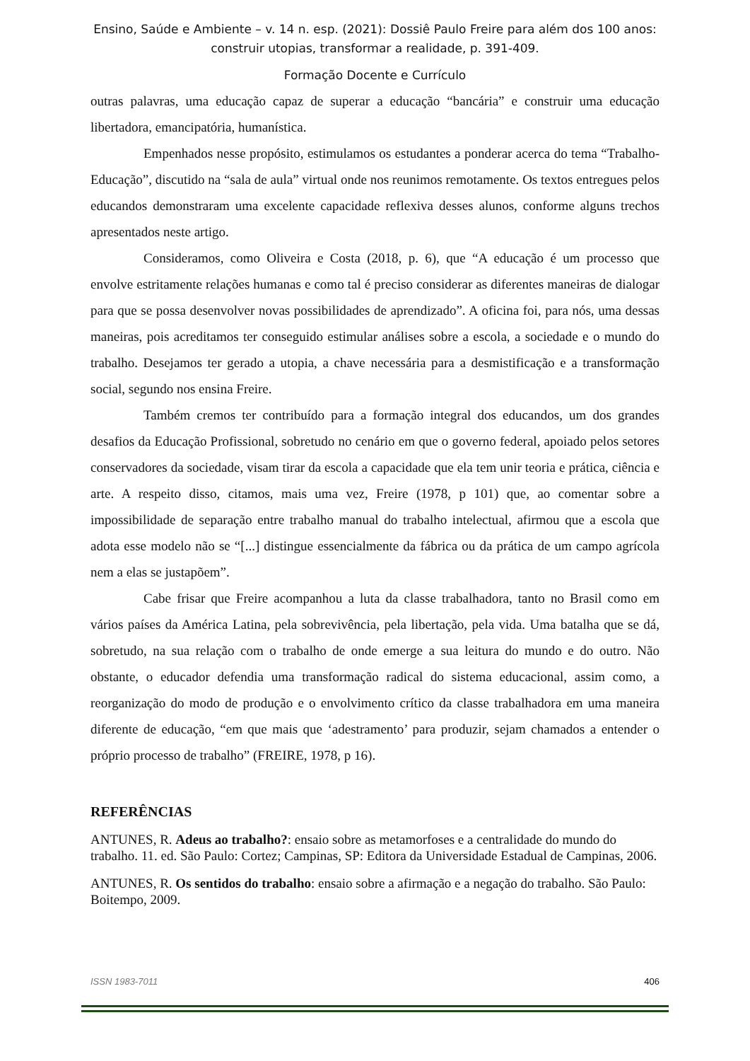Ensino, Saúde e Ambiente – v. 14 n. esp. (2021): Dossiê Paulo Freire para além dos 100 anos:
construir utopias, transformar a realidade, p. 391-409.
Formação Docente e Currículo
outras palavras, uma educação capaz de superar a educação “bancária” e construir uma educação libertadora, emancipatória, humanística.
Empenhados nesse propósito, estimulamos os estudantes a ponderar acerca do tema “Trabalho-Educação”, discutido na “sala de aula” virtual onde nos reunimos remotamente. Os textos entregues pelos educandos demonstraram uma excelente capacidade reflexiva desses alunos, conforme alguns trechos apresentados neste artigo.
Consideramos, como Oliveira e Costa (2018, p. 6), que “A educação é um processo que envolve estritamente relações humanas e como tal é preciso considerar as diferentes maneiras de dialogar para que se possa desenvolver novas possibilidades de aprendizado”. A oficina foi, para nós, uma dessas maneiras, pois acreditamos ter conseguido estimular análises sobre a escola, a sociedade e o mundo do trabalho. Desejamos ter gerado a utopia, a chave necessária para a desmistificação e a transformação social, segundo nos ensina Freire.
Também cremos ter contribuído para a formação integral dos educandos, um dos grandes desafios da Educação Profissional, sobretudo no cenário em que o governo federal, apoiado pelos setores conservadores da sociedade, visam tirar da escola a capacidade que ela tem unir teoria e prática, ciência e arte. A respeito disso, citamos, mais uma vez, Freire (1978, p 101) que, ao comentar sobre a impossibilidade de separação entre trabalho manual do trabalho intelectual, afirmou que a escola que adota esse modelo não se “[...] distingue essencialmente da fábrica ou da prática de um campo agrícola nem a elas se justapõem”.
Cabe frisar que Freire acompanhou a luta da classe trabalhadora, tanto no Brasil como em vários países da América Latina, pela sobrevivência, pela libertação, pela vida. Uma batalha que se dá, sobretudo, na sua relação com o trabalho de onde emerge a sua leitura do mundo e do outro. Não obstante, o educador defendia uma transformação radical do sistema educacional, assim como, a reorganização do modo de produção e o envolvimento crítico da classe trabalhadora em uma maneira diferente de educação, “em que mais que ‘adestramento’ para produzir, sejam chamados a entender o próprio processo de trabalho” (FREIRE, 1978, p 16).
REFERÊNCIAS
ANTUNES, R. Adeus ao trabalho?: ensaio sobre as metamorfoses e a centralidade do mundo do trabalho. 11. ed. São Paulo: Cortez; Campinas, SP: Editora da Universidade Estadual de Campinas, 2006.
ANTUNES, R. Os sentidos do trabalho: ensaio sobre a afirmação e a negação do trabalho. São Paulo: Boitempo, 2009.
ISSN 1983-7011 406